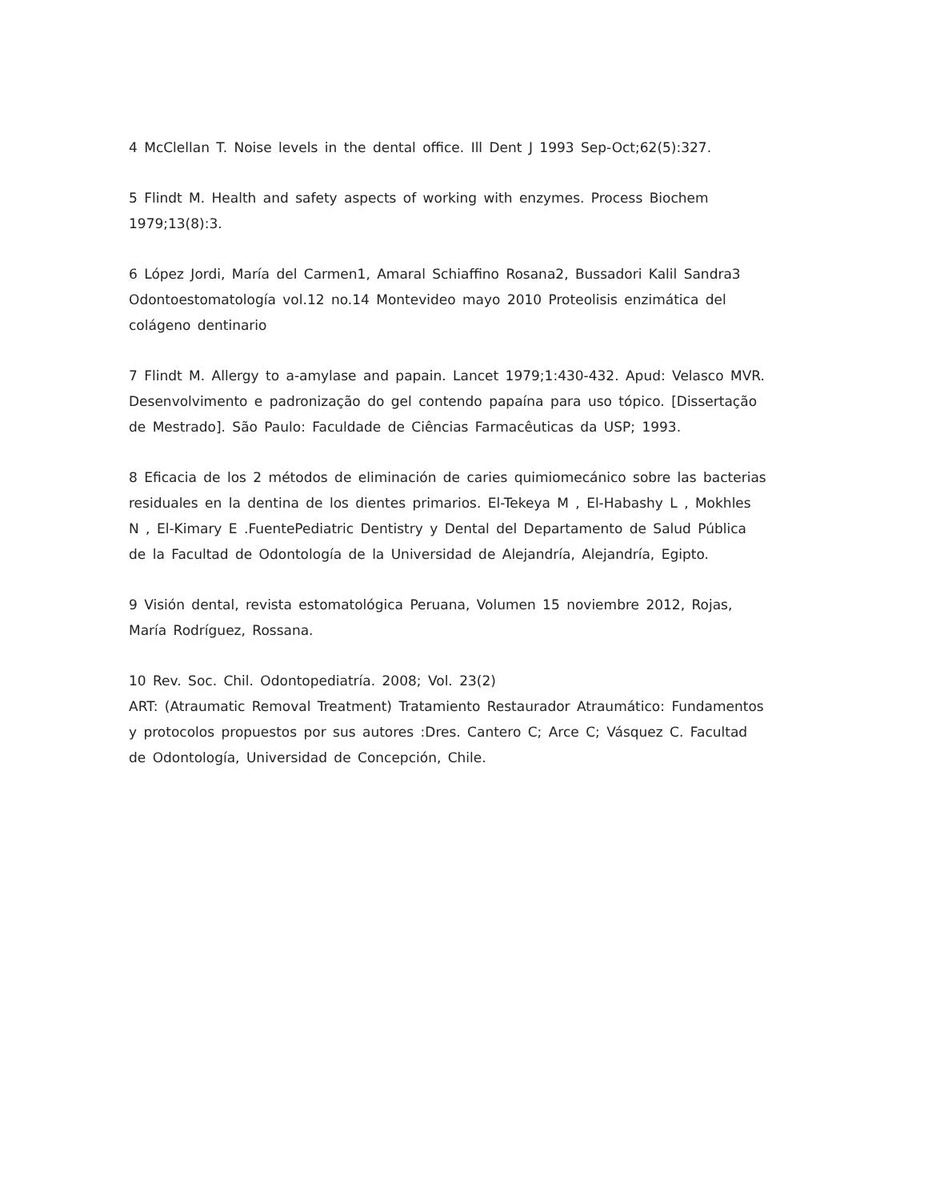4 McClellan T. Noise levels in the dental office. Ill Dent J 1993 Sep-Oct;62(5):327.
5 Flindt M. Health and safety aspects of working with enzymes. Process Biochem
1979;13(8):3.
6 López Jordi, María del Carmen1, Amaral Schiaffino Rosana2, Bussadori Kalil Sandra3
Odontoestomatología vol.12 no.14 Montevideo mayo 2010 Proteolisis enzimática del
colágeno dentinario
7 Flindt M. Allergy to a-amylase and papain. Lancet 1979;1:430-432. Apud: Velasco MVR.
Desenvolvimento e padronização do gel contendo papaína para uso tópico. [Dissertação
de Mestrado]. São Paulo: Faculdade de Ciências Farmacêuticas da USP; 1993.
8 Eficacia de los 2 métodos de eliminación de caries quimiomecánico sobre las bacterias
residuales en la dentina de los dientes primarios. El-Tekeya M , El-Habashy L , Mokhles
N , El-Kimary E .FuentePediatric Dentistry y Dental del Departamento de Salud Pública
de la Facultad de Odontología de la Universidad de Alejandría, Alejandría, Egipto.
9 Visión dental, revista estomatológica Peruana, Volumen 15 noviembre 2012, Rojas,
María Rodríguez, Rossana.
10 Rev. Soc. Chil. Odontopediatría. 2008; Vol. 23(2)
ART: (Atraumatic Removal Treatment) Tratamiento Restaurador Atraumático: Fundamentos
y protocolos propuestos por sus autores :Dres. Cantero C; Arce C; Vásquez C. Facultad
de Odontología, Universidad de Concepción, Chile.